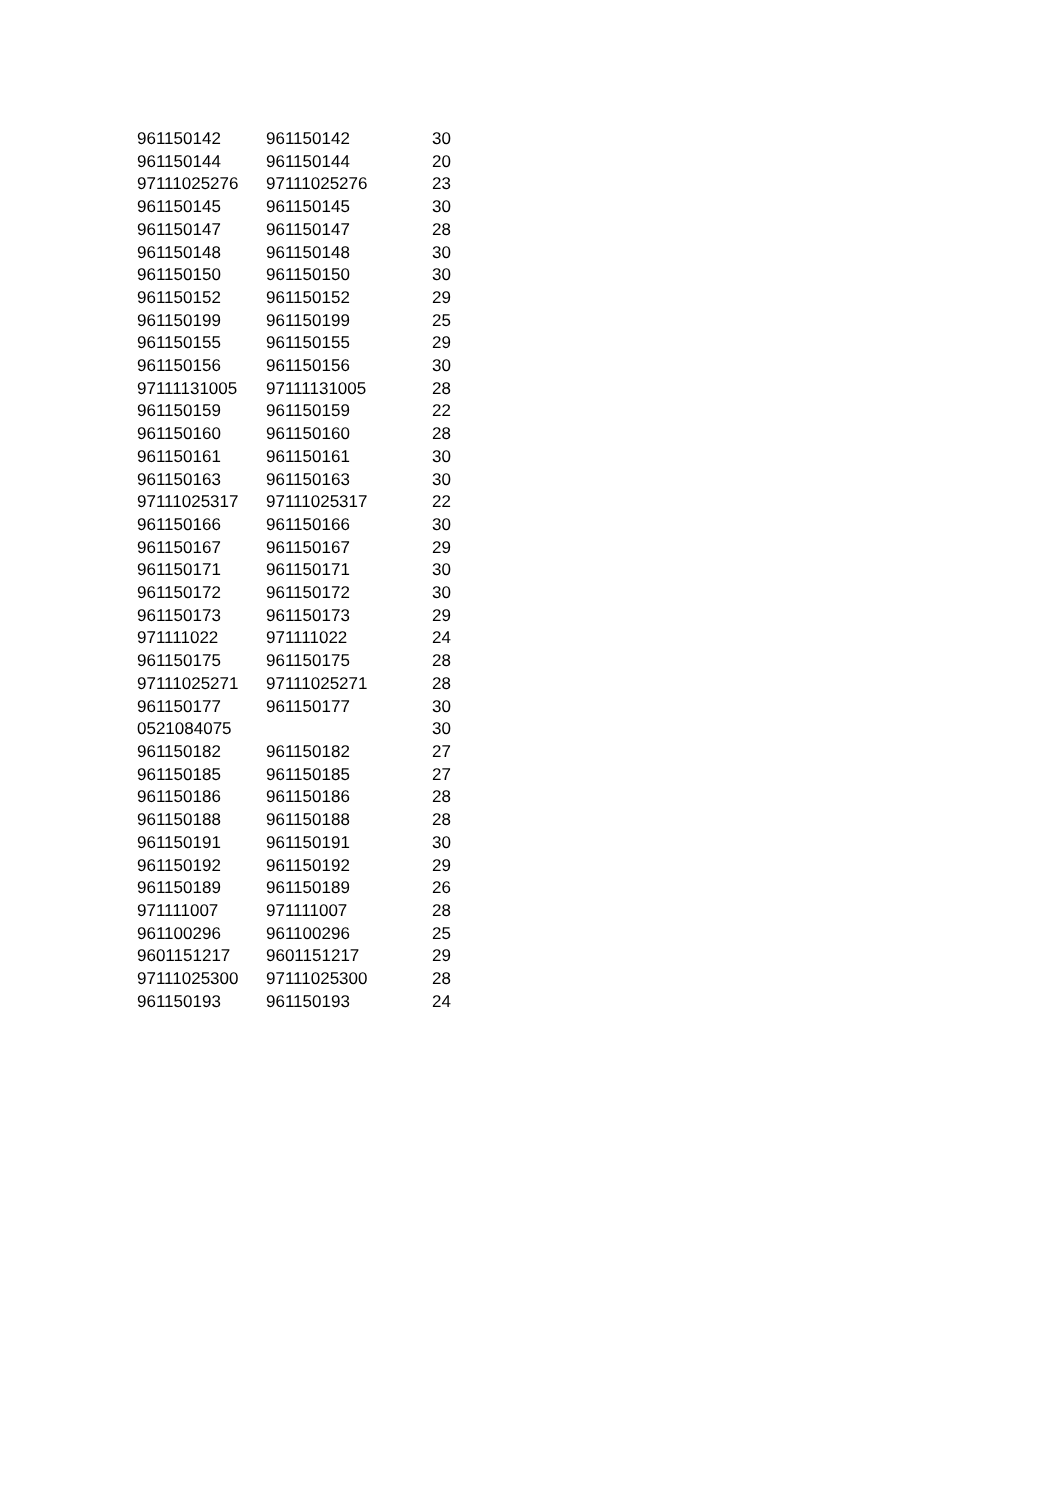| 961150142 | 961150142 | 30 |
| 961150144 | 961150144 | 20 |
| 97111025276 | 97111025276 | 23 |
| 961150145 | 961150145 | 30 |
| 961150147 | 961150147 | 28 |
| 961150148 | 961150148 | 30 |
| 961150150 | 961150150 | 30 |
| 961150152 | 961150152 | 29 |
| 961150199 | 961150199 | 25 |
| 961150155 | 961150155 | 29 |
| 961150156 | 961150156 | 30 |
| 97111131005 | 97111131005 | 28 |
| 961150159 | 961150159 | 22 |
| 961150160 | 961150160 | 28 |
| 961150161 | 961150161 | 30 |
| 961150163 | 961150163 | 30 |
| 97111025317 | 97111025317 | 22 |
| 961150166 | 961150166 | 30 |
| 961150167 | 961150167 | 29 |
| 961150171 | 961150171 | 30 |
| 961150172 | 961150172 | 30 |
| 961150173 | 961150173 | 29 |
| 971111022 | 971111022 | 24 |
| 961150175 | 961150175 | 28 |
| 97111025271 | 97111025271 | 28 |
| 961150177 | 961150177 | 30 |
| 0521084075 | | 30 |
| 961150182 | 961150182 | 27 |
| 961150185 | 961150185 | 27 |
| 961150186 | 961150186 | 28 |
| 961150188 | 961150188 | 28 |
| 961150191 | 961150191 | 30 |
| 961150192 | 961150192 | 29 |
| 961150189 | 961150189 | 26 |
| 971111007 | 971111007 | 28 |
| 961100296 | 961100296 | 25 |
| 9601151217 | 9601151217 | 29 |
| 97111025300 | 97111025300 | 28 |
| 961150193 | 961150193 | 24 |